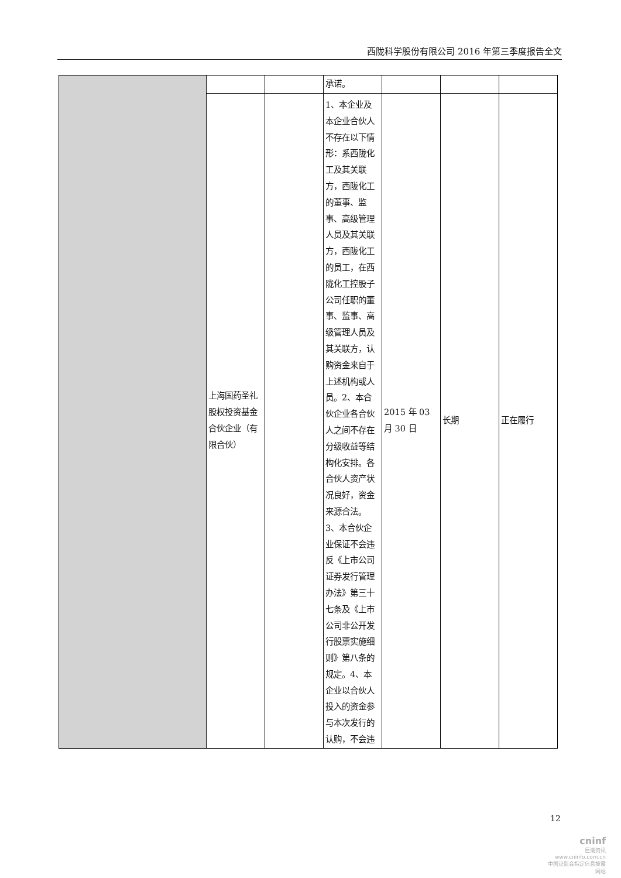西陇科学股份有限公司 2016 年第三季度报告全文
| | | | 承诺。 | | | |
| | 上海国药圣礼股权投资基金合伙企业（有限合伙） | | 1、本企业及本企业合伙人不存在以下情形：系西陇化工及其关联方，西陇化工的董事、监事、高级管理人员及其关联方，西陇化工的员工，在西陇化工控股子公司任职的董事、监事、高级管理人员及其关联方，认购资金来自于上述机构或人员。2、本合伙企业各合伙人之间不存在分级收益等结构化安排。各合伙人资产状况良好，资金来源合法。3、本合伙企业保证不会违反《上市公司证券发行管理办法》第三十七条及《上市公司非公开发行股票实施细则》第八条的规定。4、本企业以合伙人投入的资金参与本次发行的认购，不会违 | 2015 年 03 月 30 日 | 长期 | 正在履行 |
12
cninf
巨潮资讯
www.cninfo.com.cn
中国证监会指定信息披露网站